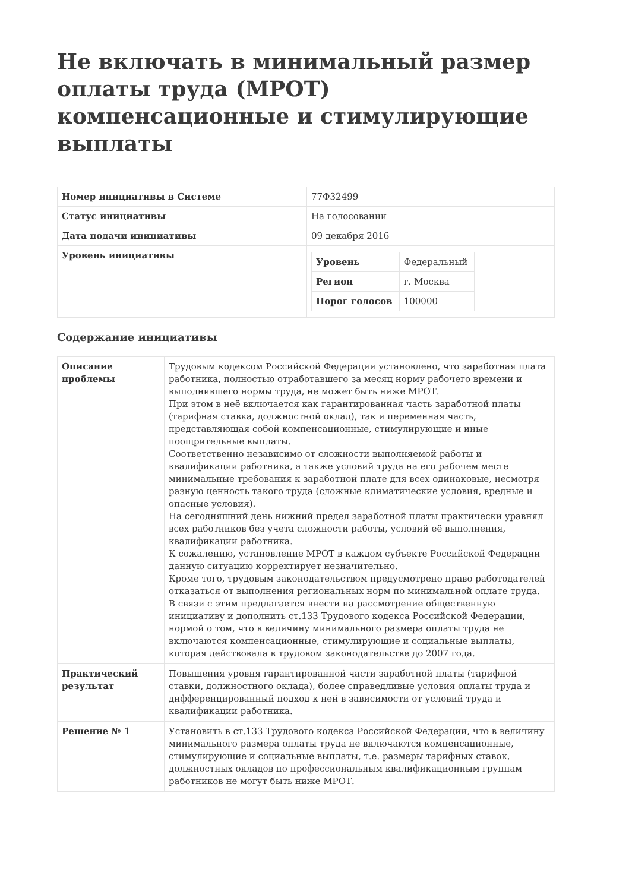Не включать в минимальный размер оплаты труда (МРОТ) компенсационные и стимулирующие выплаты
| Номер инициативы в Системе | 77Ф32499 |
| Статус инициативы | На голосовании |
| Дата подачи инициативы | 09 декабря 2016 |
| Уровень инициативы | / Уровень / Федеральный / / Регион / г. Москва / / Порог голосов / 100000 / |
Содержание инициативы
| Описание проблемы | Трудовым кодексом Российской Федерации установлено, что заработная плата работника, полностью отработавшего за месяц норму рабочего времени и выполнившего нормы труда, не может быть ниже МРОТ. При этом в неё включается как гарантированная часть заработной платы (тарифная ставка, должностной оклад), так и переменная часть, представляющая собой компенсационные, стимулирующие и иные поощрительные выплаты. Соответственно независимо от сложности выполняемой работы и квалификации работника, а также условий труда на его рабочем месте минимальные требования к заработной плате для всех одинаковые, несмотря разную ценность такого труда (сложные климатические условия, вредные и опасные условия). На сегодняшний день нижний предел заработной платы практически уравнял всех работников без учета сложности работы, условий её выполнения, квалификации работника. К сожалению, установление МРОТ в каждом субъекте Российской Федерации данную ситуацию корректирует незначительно. Кроме того, трудовым законодательством предусмотрено право работодателей отказаться от выполнения региональных норм по минимальной оплате труда. В связи с этим предлагается внести на рассмотрение общественную инициативу и дополнить ст.133 Трудового кодекса Российской Федерации, нормой о том, что в величину минимального размера оплаты труда не включаются компенсационные, стимулирующие и социальные выплаты, которая действовала в трудовом законодательстве до 2007 года. |
| Практический результат | Повышения уровня гарантированной части заработной платы (тарифной ставки, должностного оклада), более справедливые условия оплаты труда и дифференцированный подход к ней в зависимости от условий труда и квалификации работника. |
| Решение № 1 | Установить в ст.133 Трудового кодекса Российской Федерации, что в величину минимального размера оплаты труда не включаются компенсационные, стимулирующие и социальные выплаты, т.е. размеры тарифных ставок, должностных окладов по профессиональным квалификационным группам работников не могут быть ниже МРОТ. |